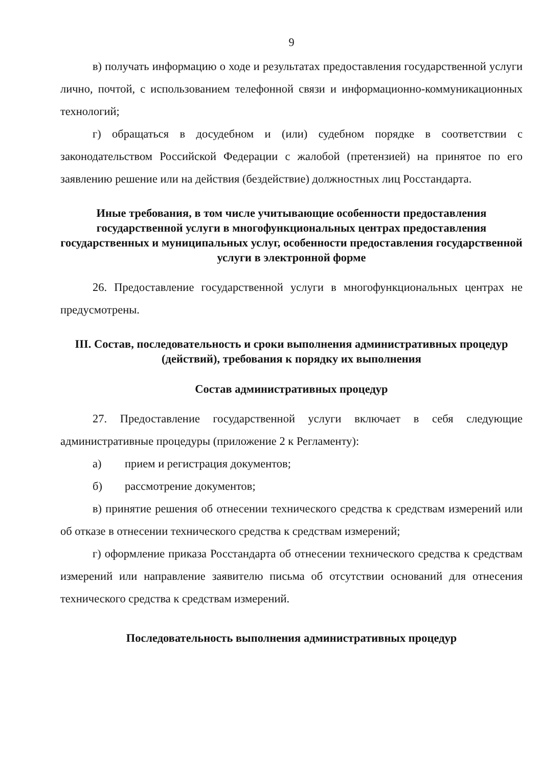9
в) получать информацию о ходе и результатах предоставления государственной услуги лично, почтой, с использованием телефонной связи и информационно-коммуникационных технологий;
г) обращаться в досудебном и (или) судебном порядке в соответствии с законодательством Российской Федерации с жалобой (претензией) на принятое по его заявлению решение или на действия (бездействие) должностных лиц Росстандарта.
Иные требования, в том числе учитывающие особенности предоставления государственной услуги в многофункциональных центрах предоставления государственных и муниципальных услуг, особенности предоставления государственной услуги в электронной форме
26. Предоставление государственной услуги в многофункциональных центрах не предусмотрены.
III. Состав, последовательность и сроки выполнения административных процедур (действий), требования к порядку их выполнения
Состав административных процедур
27. Предоставление государственной услуги включает в себя следующие административные процедуры (приложение 2 к Регламенту):
а) прием и регистрация документов;
б) рассмотрение документов;
в) принятие решения об отнесении технического средства к средствам измерений или об отказе в отнесении технического средства к средствам измерений;
г) оформление приказа Росстандарта об отнесении технического средства к средствам измерений или направление заявителю письма об отсутствии оснований для отнесения технического средства к средствам измерений.
Последовательность выполнения административных процедур